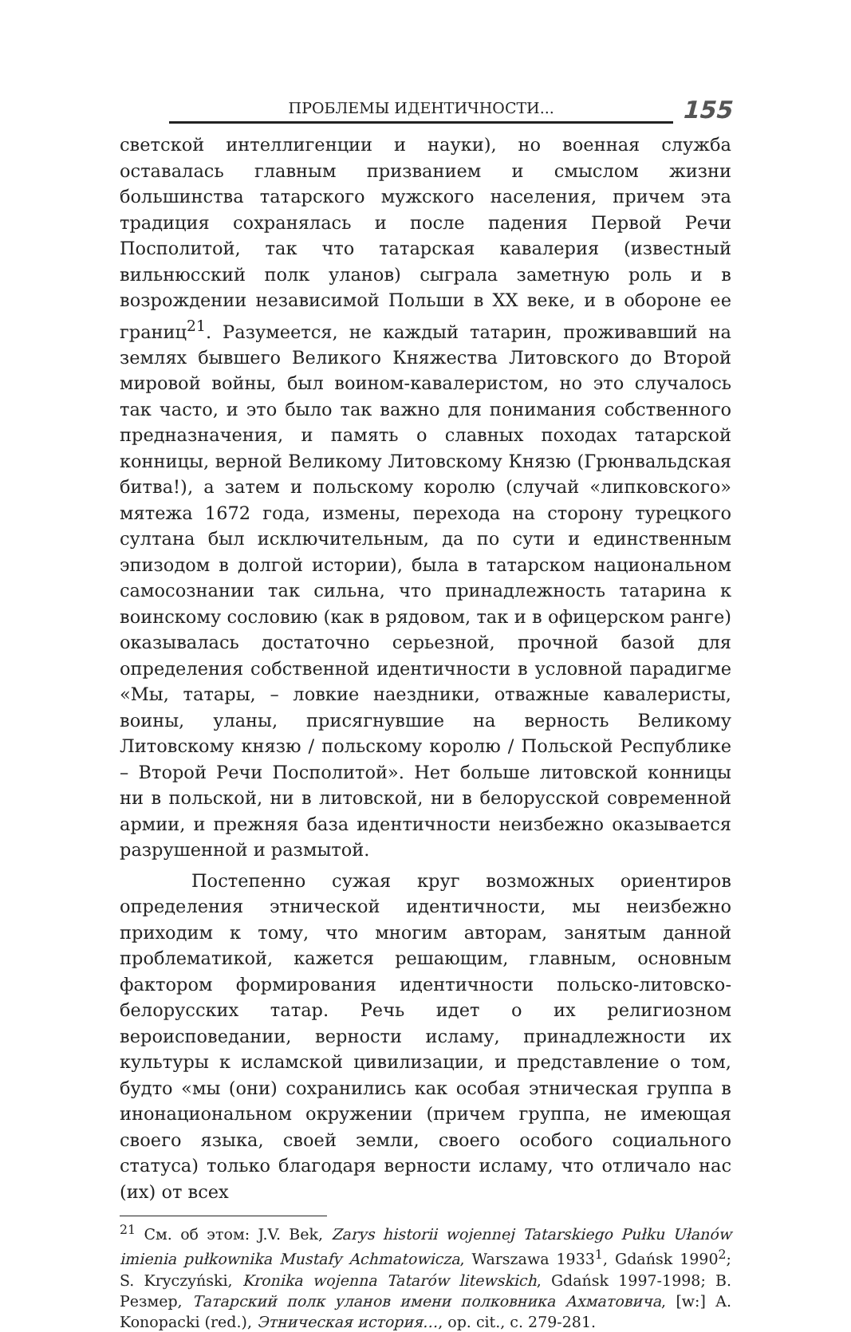ПРОБЛЕМЫ ИДЕНТИЧНОСТИ...
155
светской интеллигенции и науки), но военная служба оставалась главным призванием и смыслом жизни большинства татарского мужского населения, причем эта традиция сохранялась и после падения Первой Речи Посполитой, так что татарская кавалерия (известный вильнюсский полк уланов) сыграла заметную роль и в возрождении независимой Польши в XX веке, и в обороне ее границ<sup>21</sup>. Разумеется, не каждый татарин, проживавший на землях бывшего Великого Княжества Литовского до Второй мировой войны, был воином-кавалеристом, но это случалось так часто, и это было так важно для понимания собственного предназначения, и память о славных походах татарской конницы, верной Великому Литовскому Князю (Грюнвальдская битва!), а затем и польскому королю (случай «липковского» мятежа 1672 года, измены, перехода на сторону турецкого султана был исключительным, да по сути и единственным эпизодом в долгой истории), была в татарском национальном самосознании так сильна, что принадлежность татарина к воинскому сословию (как в рядовом, так и в офицерском ранге) оказывалась достаточно серьезной, прочной базой для определения собственной идентичности в условной парадигме «Мы, татары, – ловкие наездники, отважные кавалеристы, воины, уланы, присягнувшие на верность Великому Литовскому князю / польскому королю / Польской Республике – Второй Речи Посполитой». Нет больше литовской конницы ни в польской, ни в литовской, ни в белорусской современной армии, и прежняя база идентичности неизбежно оказывается разрушенной и размытой.
Постепенно сужая круг возможных ориентиров определения этнической идентичности, мы неизбежно приходим к тому, что многим авторам, занятым данной проблематикой, кажется решающим, главным, основным фактором формирования идентичности польско-литовско-белорусских татар. Речь идет о их религиозном вероисповедании, верности исламу, принадлежности их культуры к исламской цивилизации, и представление о том, будто «мы (они) сохранились как особая этническая группа в инонациональном окружении (причем группа, не имеющая своего языка, своей земли, своего особого социального статуса) только благодаря верности исламу, что отличало нас (их) от всех
<sup>21</sup> См. об этом: J.V. Bek, Zarys historii wojennej Tatarskiego Pułku Ułanów imienia pułkownika Mustafy Achmatowicza, Warszawa 1933<sup>1</sup>, Gdańsk 1990<sup>2</sup>; S. Kryczyński, Kronika wojenna Tatarów litewskich, Gdańsk 1997-1998; B. Резмер, Татарский полк уланов имени полковника Ахматовича, [w:] A. Konopacki (red.), Этническая история…, op. cit., c. 279-281.